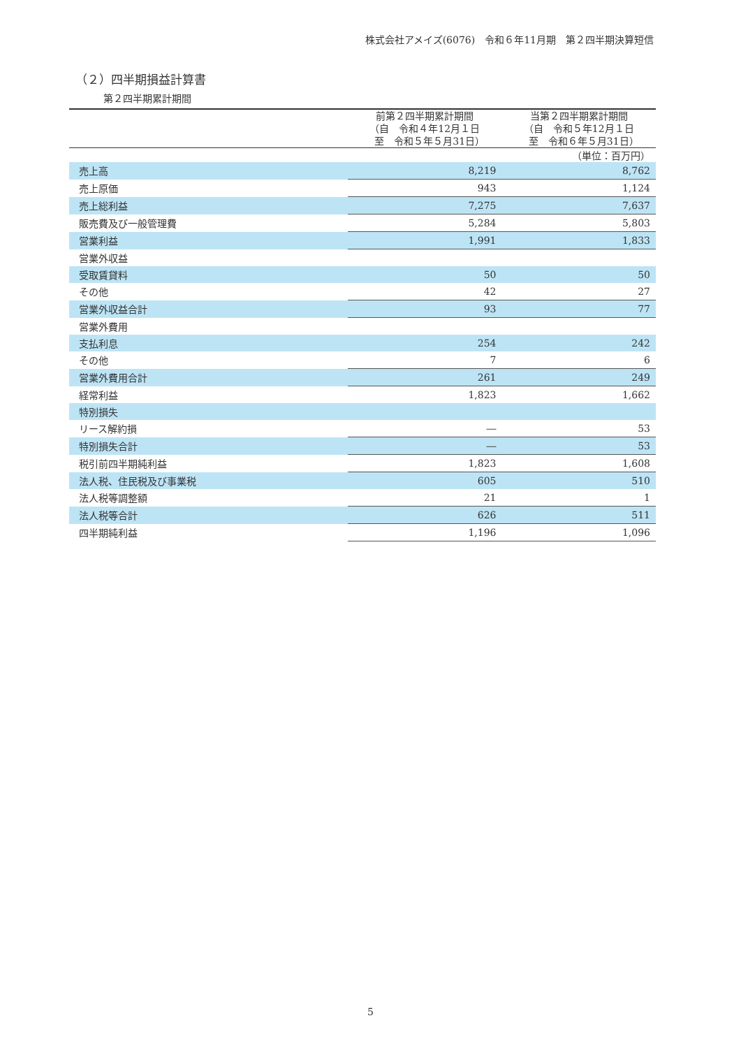株式会社アメイズ(6076)　令和６年11月期　第２四半期決算短信
（２）四半期損益計算書
第２四半期累計期間
| | | （単位：百万円） |
| | 前第２四半期累計期間 （自 令和４年12月１日 至 令和５年５月31日） | 当第２四半期累計期間 （自 令和５年12月１日 至 令和６年５月31日） |
| 売上高 | 8,219 | 8,762 |
| 売上原価 | 943 | 1,124 |
| 売上総利益 | 7,275 | 7,637 |
| 販売費及び一般管理費 | 5,284 | 5,803 |
| 営業利益 | 1,991 | 1,833 |
| 営業外収益 | | |
| 受取賃貸料 | 50 | 50 |
| その他 | 42 | 27 |
| 営業外収益合計 | 93 | 77 |
| 営業外費用 | | |
| 支払利息 | 254 | 242 |
| その他 | 7 | 6 |
| 営業外費用合計 | 261 | 249 |
| 経常利益 | 1,823 | 1,662 |
| 特別損失 | | |
| リース解約損 | ― | 53 |
| 特別損失合計 | ― | 53 |
| 税引前四半期純利益 | 1,823 | 1,608 |
| 法人税、住民税及び事業税 | 605 | 510 |
| 法人税等調整額 | 21 | 1 |
| 法人税等合計 | 626 | 511 |
| 四半期純利益 | 1,196 | 1,096 |
5